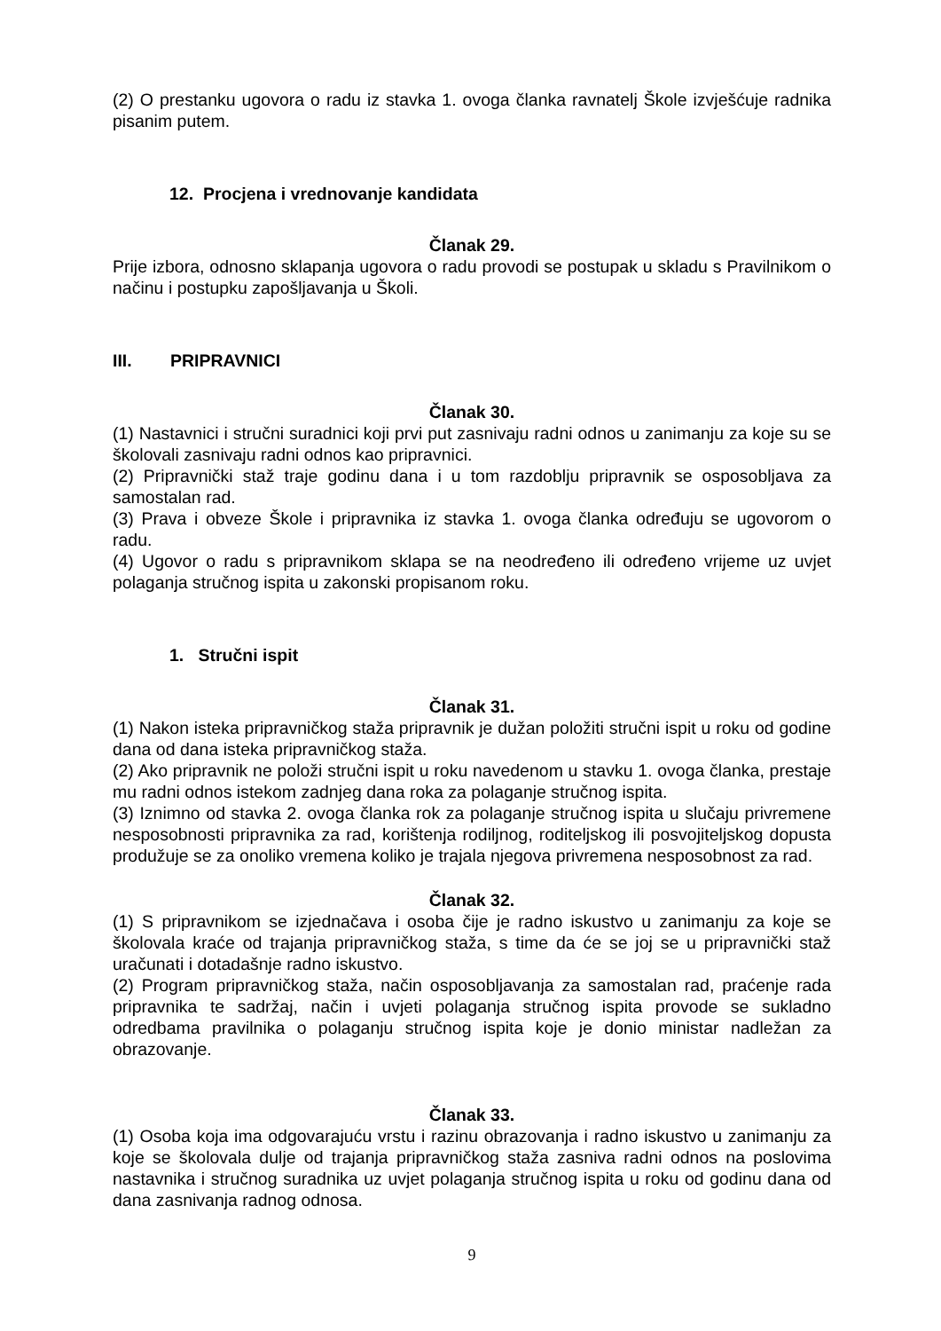(2) O prestanku ugovora o radu iz stavka 1. ovoga članka ravnatelj Škole izvješćuje radnika pisanim putem.
12. Procjena i vrednovanje kandidata
Članak 29.
Prije izbora, odnosno sklapanja ugovora o radu provodi se postupak u skladu s Pravilnikom o načinu i postupku zapošljavanja u Školi.
III. PRIPRAVNICI
Članak 30.
(1) Nastavnici i stručni suradnici koji prvi put zasnivaju radni odnos u zanimanju za koje su se školovali zasnivaju radni odnos kao pripravnici.
(2) Pripravnički staž traje godinu dana i u tom razdoblju pripravnik se osposobljava za samostalan rad.
(3) Prava i obveze Škole i pripravnika iz stavka 1. ovoga članka određuju se ugovorom o radu.
(4) Ugovor o radu s pripravnikom sklapa se na neodređeno ili određeno vrijeme uz uvjet polaganja stručnog ispita u zakonski propisanom roku.
1. Stručni ispit
Članak 31.
(1) Nakon isteka pripravničkog staža pripravnik je dužan položiti stručni ispit u roku od godine dana od dana isteka pripravničkog staža.
(2) Ako pripravnik ne položi stručni ispit u roku navedenom u stavku 1. ovoga članka, prestaje mu radni odnos istekom zadnjeg dana roka za polaganje stručnog ispita.
(3) Iznimno od stavka 2. ovoga članka rok za polaganje stručnog ispita u slučaju privremene nesposobnosti pripravnika za rad, korištenja rodiljnog, roditeljskog ili posvojiteljskog dopusta produžuje se za onoliko vremena koliko je trajala njegova privremena nesposobnost za rad.
Članak 32.
(1) S pripravnikom se izjednačava i osoba čije je radno iskustvo u zanimanju za koje se školovala kraće od trajanja pripravničkog staža, s time da će se joj se u pripravnički staž uračunati i dotadašnje radno iskustvo.
(2) Program pripravničkog staža, način osposobljavanja za samostalan rad, praćenje rada pripravnika te sadržaj, način i uvjeti polaganja stručnog ispita provode se sukladno odredbama pravilnika o polaganju stručnog ispita koje je donio ministar nadležan za obrazovanje.
Članak 33.
(1) Osoba koja ima odgovarajuću vrstu i razinu obrazovanja i radno iskustvo u zanimanju za koje se školovala dulje od trajanja pripravničkog staža zasniva radni odnos na poslovima nastavnika i stručnog suradnika uz uvjet polaganja stručnog ispita u roku od godinu dana od dana zasnivanja radnog odnosa.
9